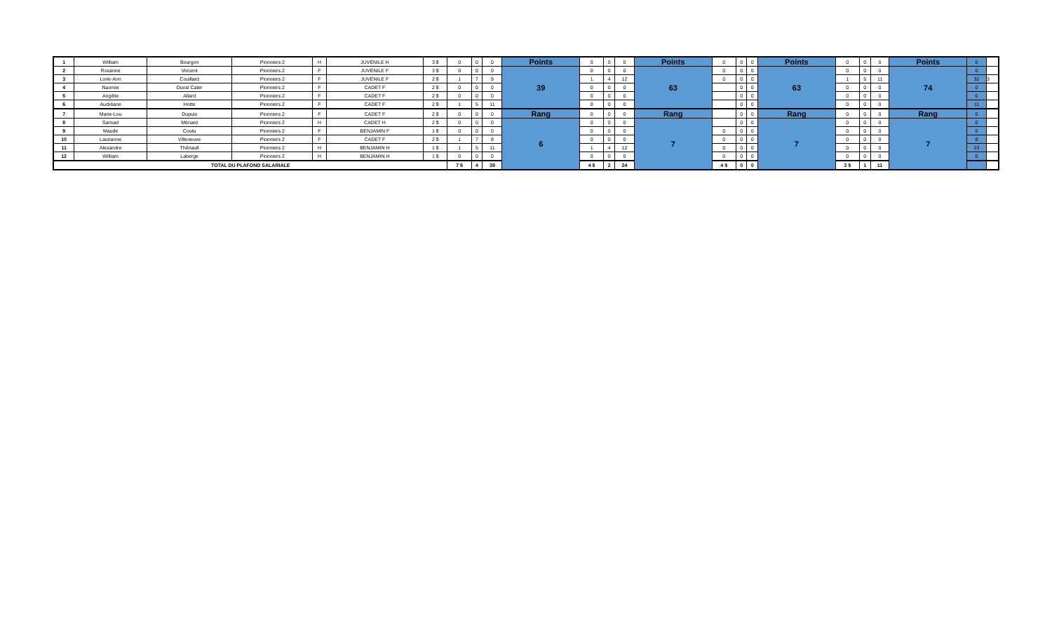| 1 | William | Bourgon | Pionniers 2 | H | JUVÉNILE H | 3 $ | 0 | 0 | 0 | Points | 0 | 0 | 0 | Points | 0 | 0 | 0 | Points | 0 | 0 | 0 | Points | 0 | |
| 2 | Roxanne | Vincent | Pionniers 2 | F | JUVÉNILE F | 3 $ | 0 | 0 | 0 | 39 | 0 | 0 | 0 | 63 | 0 | 0 | 0 | 63 | 0 | 0 | 0 | 74 | 0 | |
| 3 | Lorie-Ann | Couillard | Pionniers 2 | F | JUVÉNILE F | 2 $ | 1 | 7 | 9 | | 1 | 4 | 12 | | 0 | 0 | 0 | | 1 | 5 | 11 | | 32 | 3 |
| 4 | Naomie | Duval Cater | Pionniers 2 | F | CADET F | 2 $ | 0 | 0 | 0 | | 0 | 0 | 0 | | | 0 | 0 | | 0 | 0 | 0 | | 0 | |
| 5 | Angélie | Allard | Pionniers 2 | F | CADET F | 2 $ | 0 | 0 | 0 | | 0 | 0 | 0 | | | 0 | 0 | | 0 | 0 | 0 | | 0 | |
| 6 | Audréane | Hotte | Pionniers 2 | F | CADET F | 2 $ | 1 | 5 | 11 | | 0 | 0 | 0 | | | 0 | 0 | | 0 | 0 | 0 | | 11 | |
| 7 | Marie-Lou | Dupuis | Pionniers 2 | F | CADET F | 2 $ | 0 | 0 | 0 | Rang | 0 | 0 | 0 | Rang | | 0 | 0 | Rang | 0 | 0 | 0 | Rang | 0 | |
| 8 | Samuel | Ménard | Pionniers 2 | H | CADET H | 2 $ | 0 | 0 | 0 | 6 | 0 | 0 | 0 | 7 | | 0 | 0 | 7 | 0 | 0 | 0 | 7 | 0 | |
| 9 | Maude | Coutu | Pionniers 2 | F | BENJAMIN F | 1 $ | 0 | 0 | 0 | | 0 | 0 | 0 | | 0 | 0 | 0 | | 0 | 0 | 0 | | 0 | |
| 10 | Laurianne | Villeneuve | Pionniers 2 | F | CADET F | 2 $ | 1 | 7 | 8 | | 0 | 0 | 0 | | 0 | 0 | 0 | | 0 | 0 | 0 | | 8 | |
| 11 | Alexandre | Thériault | Pionniers 2 | H | BENJAMIN H | 1 $ | 1 | 5 | 11 | | 1 | 4 | 12 | | 0 | 0 | 0 | | 0 | 0 | 0 | | 23 | |
| 12 | William | Laberge | Pionniers 2 | H | BENJAMIN H | 1 $ | 0 | 0 | 0 | | 0 | 0 | 0 | | 0 | 0 | 0 | | 0 | 0 | 0 | | 0 | |
| TOTAL DU PLAFOND SALARIALE | | | | | | | 7 $ | 4 | 39 | | 4 $ | 2 | 24 | | 4 $ | 0 | 0 | | 2 $ | 1 | 11 | | | |